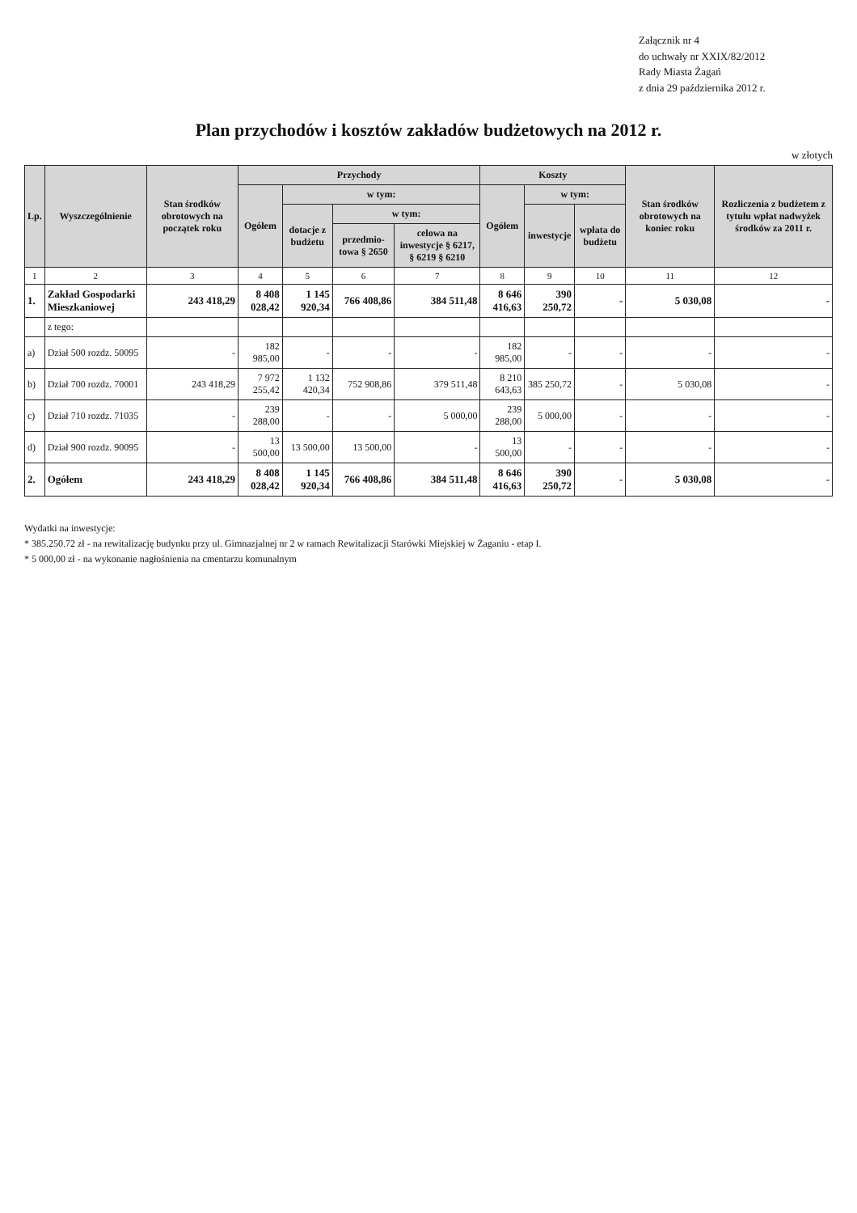Załącznik nr 4
do uchwały nr XXIX/82/2012
Rady Miasta Żagań
z dnia 29 października 2012 r.
Plan przychodów i kosztów zakładów budżetowych na 2012 r.
w złotych
| Lp. | Wyszczególnienie | Stan środków obrotowych na początek roku | Przychody | | | | Koszty | | | Stan środków obrotowych na koniec roku | Rozliczenia z budżetem z tytułu wpłat nadwyżek środków za 2011 r. |
| --- | --- | --- | --- | --- | --- | --- | --- | --- | --- | --- | --- |
| | | | Ogółem | w tym: | | | Ogółem | w tym: | | | |
| | | | | dotacje z budżetu | w tym: | | | inwestycje | wpłata do budżetu | | |
| | | | | | przedmio-towa § 2650 | celowa na inwestycje § 6217, § 6219 § 6210 | | | | | |
| 1 | 2 | 3 | 4 | 5 | 6 | 7 | 8 | 9 | 10 | 11 | 12 |
| 1. | Zakład Gospodarki Mieszkaniowej | 243 418,29 | 8 408 028,42 | 1 145 920,34 | 766 408,86 | 384 511,48 | 8 646 416,63 | 390 250,72 | - | 5 030,08 | - |
| | z tego: | | | | | | | | | | |
| a) | Dział 500 rozdz. 50095 | - | 182 985,00 | - | - | - | 182 985,00 | - | - | - | - |
| b) | Dział 700 rozdz. 70001 | 243 418,29 | 7 972 255,42 | 1 132 420,34 | 752 908,86 | 379 511,48 | 8 210 643,63 | 385 250,72 | - | 5 030,08 | - |
| c) | Dział 710 rozdz. 71035 | - | 239 288,00 | - | - | 5 000,00 | 239 288,00 | 5 000,00 | - | - | - |
| d) | Dział 900 rozdz. 90095 | - | 13 500,00 | 13 500,00 | 13 500,00 | - | 13 500,00 | - | - | - | - |
| 2. | Ogółem | 243 418,29 | 8 408 028,42 | 1 145 920,34 | 766 408,86 | 384 511,48 | 8 646 416,63 | 390 250,72 | - | 5 030,08 | - |
Wydatki na inwestycje:
* 385.250.72 zł - na rewitalizację budynku przy ul. Gimnazjalnej nr 2 w ramach Rewitalizacji Starówki Miejskiej w Żaganiu - etap I.
* 5 000,00 zł - na wykonanie nagłośnienia na cmentarzu komunalnym